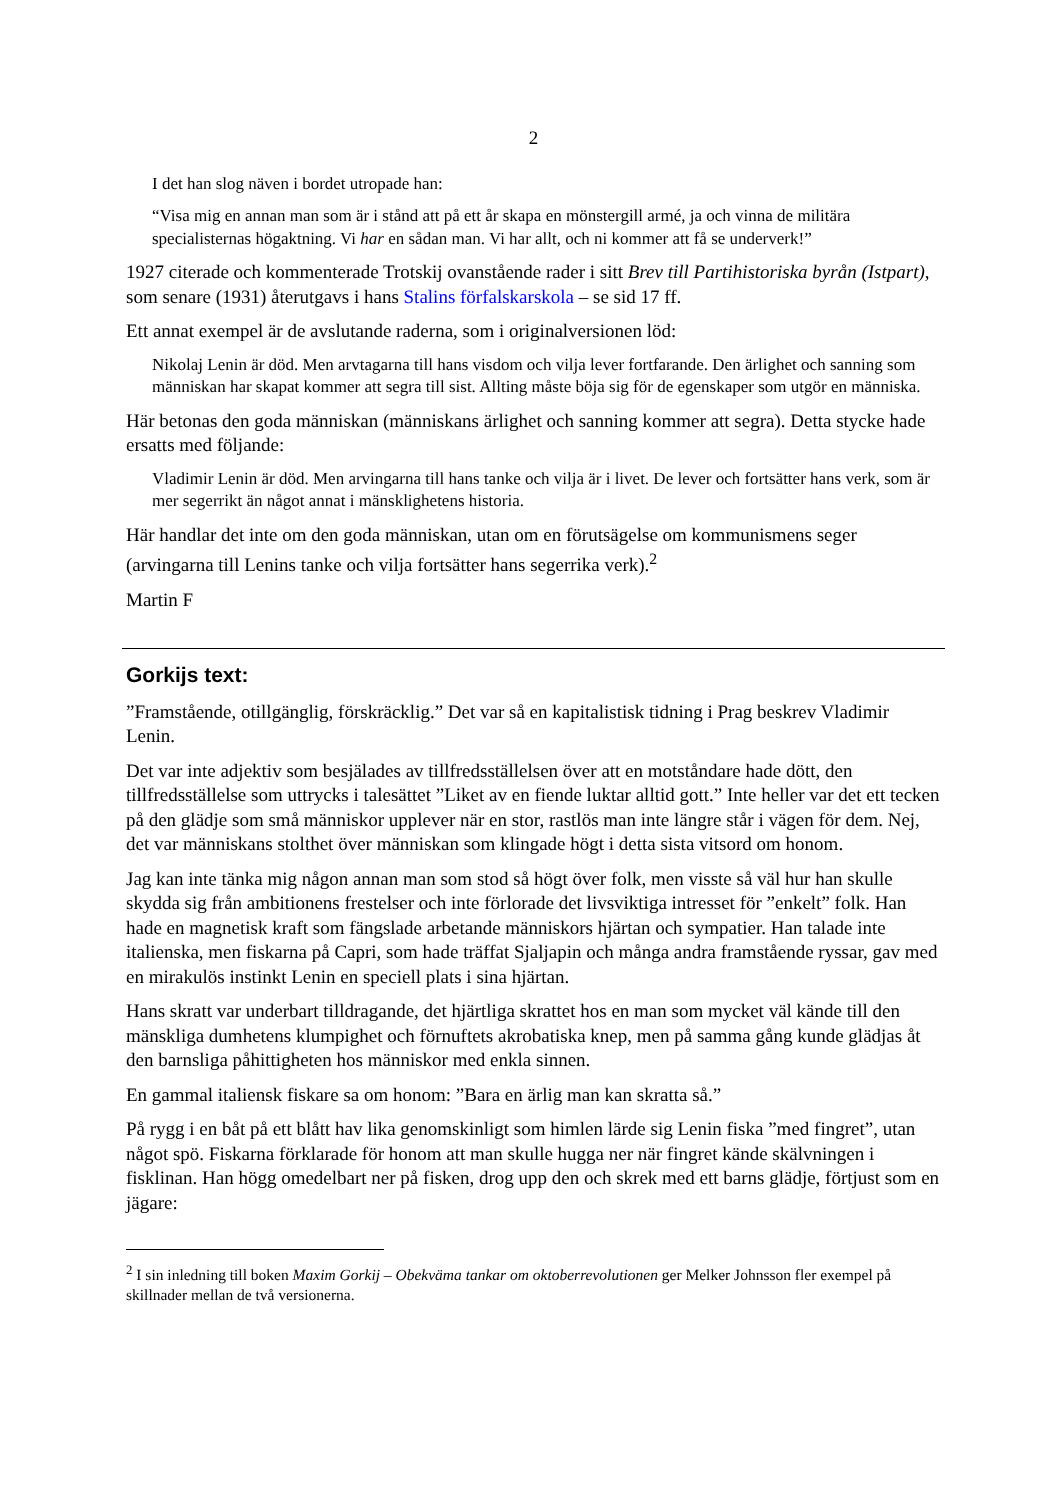2
I det han slog näven i bordet utropade han:
“Visa mig en annan man som är i stånd att på ett år skapa en mönstergill armé, ja och vinna de militära specialisternas högaktning. Vi har en sådan man. Vi har allt, och ni kommer att få se underverk!”
1927 citerade och kommenterade Trotskij ovanstående rader i sitt Brev till Partihistoriska byrån (Istpart), som senare (1931) återutgavs i hans Stalins förfalskarskola – se sid 17 ff.
Ett annat exempel är de avslutande raderna, som i originalversionen löd:
Nikolaj Lenin är död. Men arvtagarna till hans visdom och vilja lever fortfarande. Den ärlighet och sanning som människan har skapat kommer att segra till sist. Allting måste böja sig för de egenskaper som utgör en människa.
Här betonas den goda människan (människans ärlighet och sanning kommer att segra). Detta stycke hade ersatts med följande:
Vladimir Lenin är död. Men arvingarna till hans tanke och vilja är i livet. De lever och fortsätter hans verk, som är mer segerrikt än något annat i mänsklighetens historia.
Här handlar det inte om den goda människan, utan om en förutsägelse om kommunismens seger (arvingarna till Lenins tanke och vilja fortsätter hans segerrika verk).<sup>2</sup>
Martin F
Gorkijs text:
”Framstående, otillgänglig, förskräcklig.” Det var så en kapitalistisk tidning i Prag beskrev Vladimir Lenin.
Det var inte adjektiv som besjälades av tillfredsställelsen över att en motståndare hade dött, den tillfredsställelse som uttrycks i talesättet ”Liket av en fiende luktar alltid gott.” Inte heller var det ett tecken på den glädje som små människor upplever när en stor, rastlös man inte längre står i vägen för dem. Nej, det var människans stolthet över människan som klingade högt i detta sista vitsord om honom.
Jag kan inte tänka mig någon annan man som stod så högt över folk, men visste så väl hur han skulle skydda sig från ambitionens frestelser och inte förlorade det livsviktiga intresset för ”enkelt” folk. Han hade en magnetisk kraft som fängslade arbetande människors hjärtan och sympatier. Han talade inte italienska, men fiskarna på Capri, som hade träffat Sjaljapin och många andra framstående ryssar, gav med en mirakulös instinkt Lenin en speciell plats i sina hjärtan.
Hans skratt var underbart tilldragande, det hjärtliga skrattet hos en man som mycket väl kände till den mänskliga dumhetens klumpighet och förnuftets akrobatiska knep, men på samma gång kunde glädjas åt den barnsliga påhittigheten hos människor med enkla sinnen.
En gammal italiensk fiskare sa om honom: ”Bara en ärlig man kan skratta så.”
På rygg i en båt på ett blått hav lika genomskinligt som himlen lärde sig Lenin fiska ”med fingret”, utan något spö. Fiskarna förklarade för honom att man skulle hugga ner när fingret kände skälvningen i fisklinan. Han högg omedelbart ner på fisken, drog upp den och skrek med ett barns glädje, förtjust som en jägare:
<sup>2</sup> I sin inledning till boken Maxim Gorkij – Obekväma tankar om oktoberrevolutionen ger Melker Johnsson fler exempel på skillnader mellan de två versionerna.